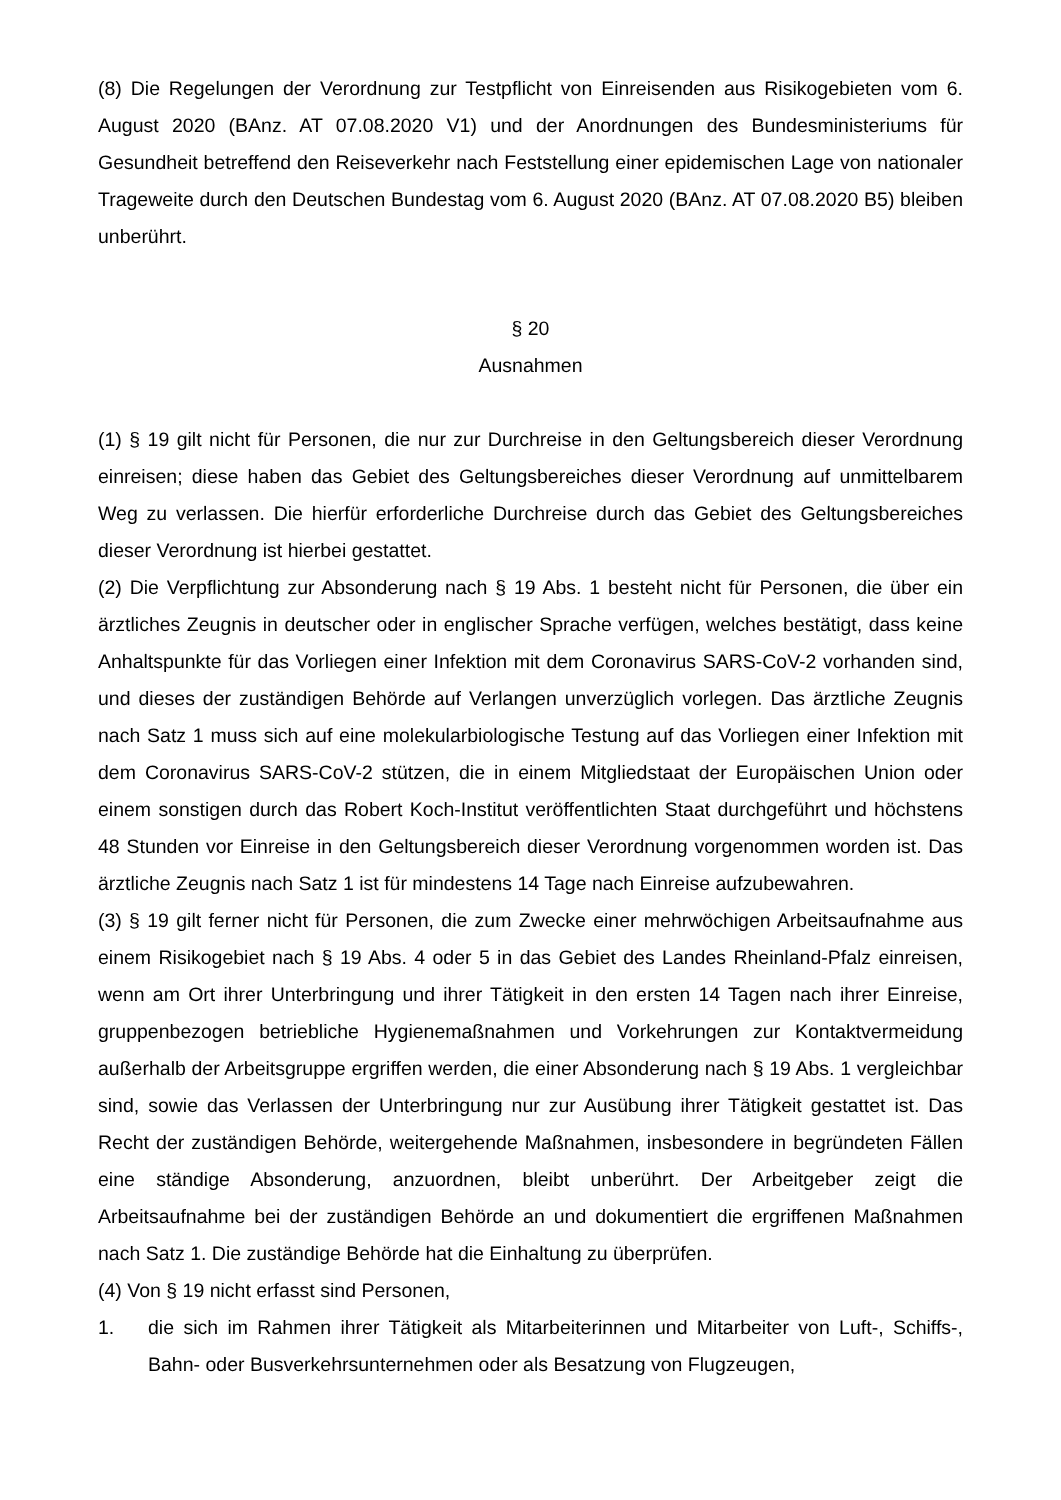(8) Die Regelungen der Verordnung zur Testpflicht von Einreisenden aus Risikogebieten vom 6. August 2020 (BAnz. AT 07.08.2020 V1) und der Anordnungen des Bundesministeriums für Gesundheit betreffend den Reiseverkehr nach Feststellung einer epidemischen Lage von nationaler Trageweite durch den Deutschen Bundestag vom 6. August 2020 (BAnz. AT 07.08.2020 B5) bleiben unberührt.
§ 20
Ausnahmen
(1) § 19 gilt nicht für Personen, die nur zur Durchreise in den Geltungsbereich dieser Verordnung einreisen; diese haben das Gebiet des Geltungsbereiches dieser Verordnung auf unmittelbarem Weg zu verlassen. Die hierfür erforderliche Durchreise durch das Gebiet des Geltungsbereiches dieser Verordnung ist hierbei gestattet.
(2) Die Verpflichtung zur Absonderung nach § 19 Abs. 1 besteht nicht für Personen, die über ein ärztliches Zeugnis in deutscher oder in englischer Sprache verfügen, welches bestätigt, dass keine Anhaltspunkte für das Vorliegen einer Infektion mit dem Coronavirus SARS-CoV-2 vorhanden sind, und dieses der zuständigen Behörde auf Verlangen unverzüglich vorlegen. Das ärztliche Zeugnis nach Satz 1 muss sich auf eine molekularbiologische Testung auf das Vorliegen einer Infektion mit dem Coronavirus SARS-CoV-2 stützen, die in einem Mitgliedstaat der Europäischen Union oder einem sonstigen durch das Robert Koch-Institut veröffentlichten Staat durchgeführt und höchstens 48 Stunden vor Einreise in den Geltungsbereich dieser Verordnung vorgenommen worden ist. Das ärztliche Zeugnis nach Satz 1 ist für mindestens 14 Tage nach Einreise aufzubewahren.
(3) § 19 gilt ferner nicht für Personen, die zum Zwecke einer mehrwöchigen Arbeitsaufnahme aus einem Risikogebiet nach § 19 Abs. 4 oder 5 in das Gebiet des Landes Rheinland-Pfalz einreisen, wenn am Ort ihrer Unterbringung und ihrer Tätigkeit in den ersten 14 Tagen nach ihrer Einreise, gruppenbezogen betriebliche Hygienemaßnahmen und Vorkehrungen zur Kontaktvermeidung außerhalb der Arbeitsgruppe ergriffen werden, die einer Absonderung nach § 19 Abs. 1 vergleichbar sind, sowie das Verlassen der Unterbringung nur zur Ausübung ihrer Tätigkeit gestattet ist. Das Recht der zuständigen Behörde, weitergehende Maßnahmen, insbesondere in begründeten Fällen eine ständige Absonderung, anzuordnen, bleibt unberührt. Der Arbeitgeber zeigt die Arbeitsaufnahme bei der zuständigen Behörde an und dokumentiert die ergriffenen Maßnahmen nach Satz 1. Die zuständige Behörde hat die Einhaltung zu überprüfen.
(4) Von § 19 nicht erfasst sind Personen,
1. die sich im Rahmen ihrer Tätigkeit als Mitarbeiterinnen und Mitarbeiter von Luft-, Schiffs-, Bahn- oder Busverkehrsunternehmen oder als Besatzung von Flugzeugen,